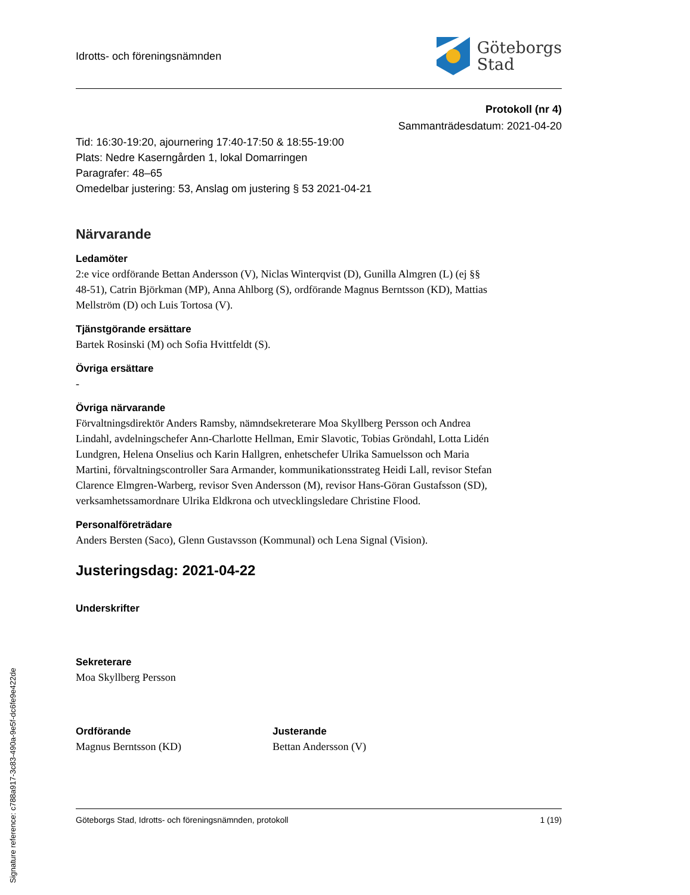Idrotts- och föreningsnämnden
Göteborgs
Stad
Protokoll (nr 4)
Sammanträdesdatum: 2021-04-20
Tid: 16:30-19:20, ajournering 17:40-17:50 & 18:55-19:00
Plats: Nedre Kaserngården 1, lokal Domarringen
Paragrafer: 48–65
Omedelbar justering: 53, Anslag om justering § 53 2021-04-21
Närvarande
Ledamöter
2:e vice ordförande Bettan Andersson (V), Niclas Winterqvist (D), Gunilla Almgren (L) (ej §§ 48-51), Catrin Björkman (MP), Anna Ahlborg (S), ordförande Magnus Berntsson (KD), Mattias Mellström (D) och Luis Tortosa (V).
Tjänstgörande ersättare
Bartek Rosinski (M) och Sofia Hvittfeldt (S).
Övriga ersättare
-
Övriga närvarande
Förvaltningsdirektör Anders Ramsby, nämndsekreterare Moa Skyllberg Persson och Andrea Lindahl, avdelningschefer Ann-Charlotte Hellman, Emir Slavotic, Tobias Gröndahl, Lotta Lidén Lundgren, Helena Onselius och Karin Hallgren, enhetschefer Ulrika Samuelsson och Maria Martini, förvaltningscontroller Sara Armander, kommunikationsstrateg Heidi Lall, revisor Stefan Clarence Elmgren-Warberg, revisor Sven Andersson (M), revisor Hans-Göran Gustafsson (SD), verksamhetssamordnare Ulrika Eldkrona och utvecklingsledare Christine Flood.
Personalföreträdare
Anders Bersten (Saco), Glenn Gustavsson (Kommunal) och Lena Signal (Vision).
Justeringsdag: 2021-04-22
Underskrifter
Sekreterare
Moa Skyllberg Persson
Ordförande
Magnus Berntsson (KD)
Justerande
Bettan Andersson (V)
Göteborgs Stad, Idrotts- och föreningsnämnden, protokoll 1 (19)
Signature reference: c788a917-3c83-490a-9e5f-dc6fe9e422de